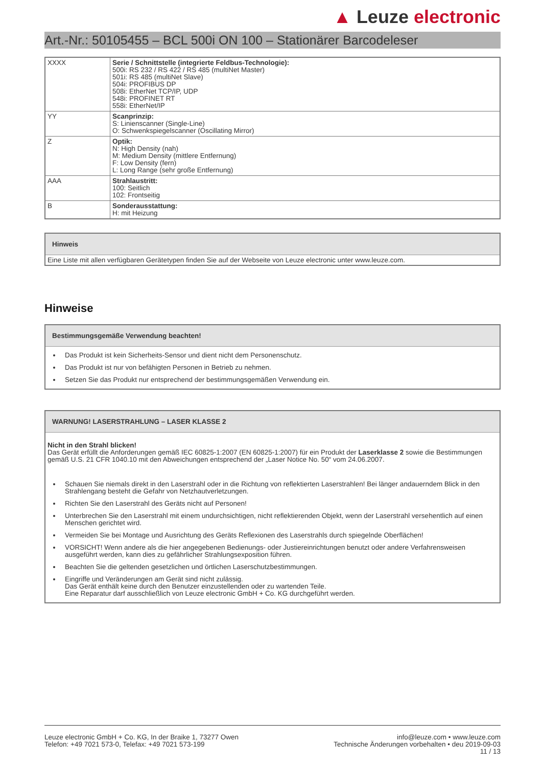▲ Leuze electronic
Art.-Nr.: 50105455 – BCL 500i ON 100 – Stationärer Barcodeleser
| XXXX | Serie / Schnittstelle (integrierte Feldbus-Technologie): 500i: RS 232 / RS 422 / RS 485 (multiNet Master) 501i: RS 485 (multiNet Slave) 504i: PROFIBUS DP 508i: EtherNet TCP/IP, UDP 548i: PROFINET RT 558i: EtherNet/IP |
| YY | Scanprinzip: S: Linienscanner (Single-Line) O: Schwenkspiegelscanner (Oscillating Mirror) |
| Z | Optik: N: High Density (nah) M: Medium Density (mittlere Entfernung) F: Low Density (fern) L: Long Range (sehr große Entfernung) |
| AAA | Strahlaustritt: 100: Seitlich 102: Frontseitig |
| B | Sonderausstattung: H: mit Heizung |
Hinweis
Eine Liste mit allen verfügbaren Gerätetypen finden Sie auf der Webseite von Leuze electronic unter www.leuze.com.
Hinweise
Bestimmungsgemäße Verwendung beachten!
Das Produkt ist kein Sicherheits-Sensor und dient nicht dem Personenschutz.
Das Produkt ist nur von befähigten Personen in Betrieb zu nehmen.
Setzen Sie das Produkt nur entsprechend der bestimmungsgemäßen Verwendung ein.
WARNUNG! LASERSTRAHLUNG – LASER KLASSE 2
Nicht in den Strahl blicken!
Das Gerät erfüllt die Anforderungen gemäß IEC 60825-1:2007 (EN 60825-1:2007) für ein Produkt der Laserklasse 2 sowie die Bestimmungen gemäß U.S. 21 CFR 1040.10 mit den Abweichungen entsprechend der „Laser Notice No. 50“ vom 24.06.2007.
Schauen Sie niemals direkt in den Laserstrahl oder in die Richtung von reflektierten Laserstrahlen! Bei länger andauerndem Blick in den Strahlengang besteht die Gefahr von Netzhautverletzungen.
Richten Sie den Laserstrahl des Geräts nicht auf Personen!
Unterbrechen Sie den Laserstrahl mit einem undurchsichtigen, nicht reflektierenden Objekt, wenn der Laserstrahl versehentlich auf einen Menschen gerichtet wird.
Vermeiden Sie bei Montage und Ausrichtung des Geräts Reflexionen des Laserstrahls durch spiegelnde Oberflächen!
VORSICHT! Wenn andere als die hier angegebenen Bedienungs- oder Justiereinrichtungen benutzt oder andere Verfahrensweisen ausgeführt werden, kann dies zu gefährlicher Strahlungsexposition führen.
Beachten Sie die geltenden gesetzlichen und örtlichen Laserschutzbestimmungen.
Eingriffe und Veränderungen am Gerät sind nicht zulässig.
Das Gerät enthält keine durch den Benutzer einzustellenden oder zu wartenden Teile.
Eine Reparatur darf ausschließlich von Leuze electronic GmbH + Co. KG durchgeführt werden.
Leuze electronic GmbH + Co. KG, In der Braike 1, 73277 Owen
Telefon: +49 7021 573-0, Telefax: +49 7021 573-199
info@leuze.com • www.leuze.com
Technische Änderungen vorbehalten • deu 2019-09-03
11 / 13